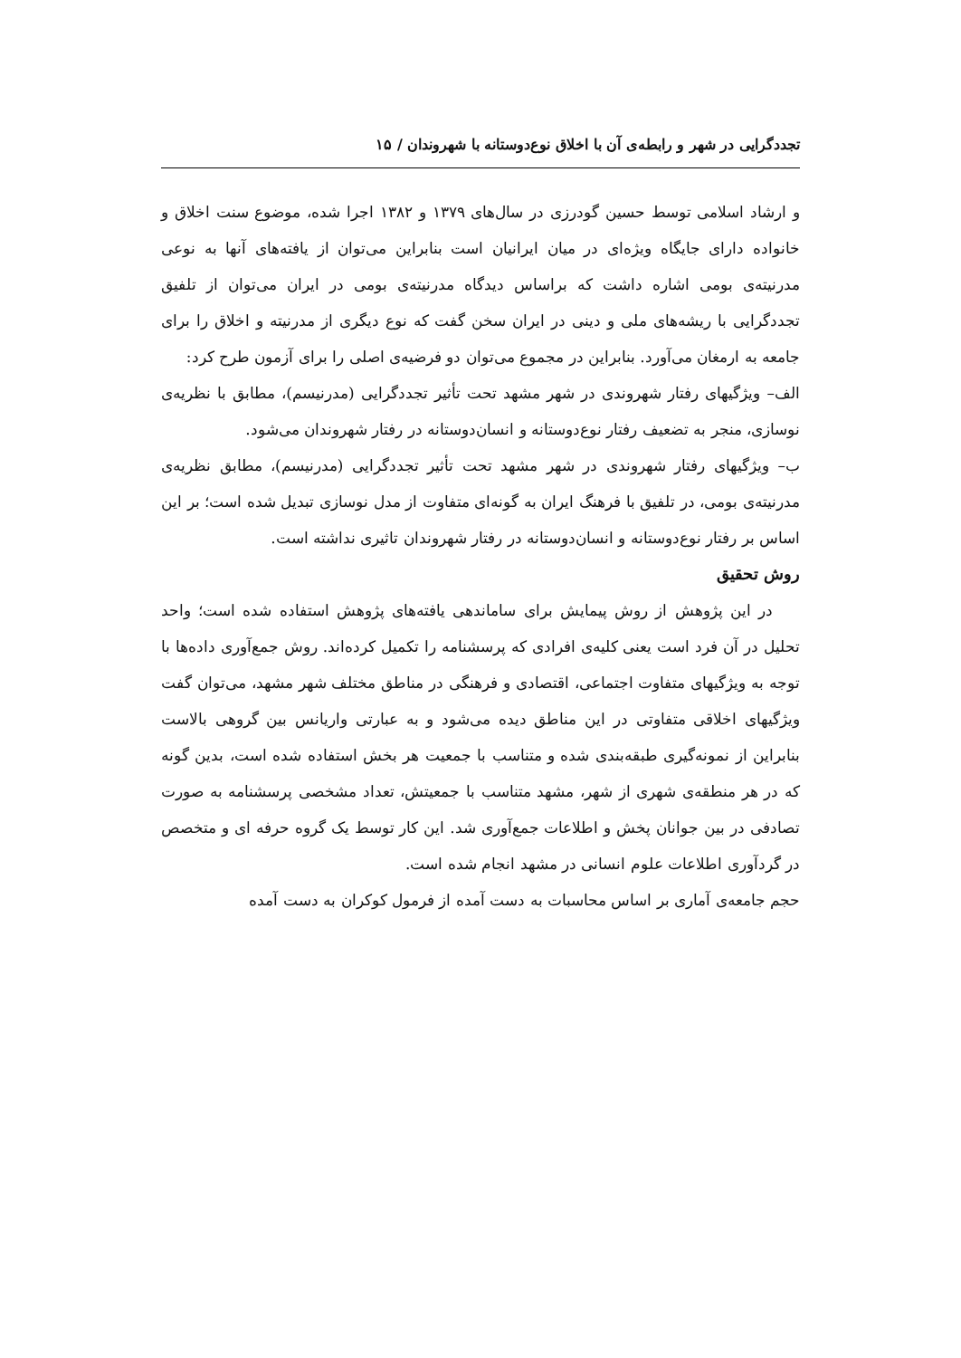تجددگرایی در شهر و رابطه‌ی آن با اخلاق نوع‌دوستانه با شهروندان / ۱۵
و ارشاد اسلامی توسط حسین گودرزی در سال‌های ۱۳۷۹ و ۱۳۸۲ اجرا شده، موضوع سنت اخلاق و خانواده دارای جایگاه ویژه‌ای در میان ایرانیان است بنابراین می‌توان از یافته‌های آنها به نوعی مدرنیته‌ی بومی اشاره داشت که براساس دیدگاه مدرنیته‌ی بومی در ایران می‌توان از تلفیق تجددگرایی با ریشه‌های ملی و دینی در ایران سخن گفت که نوع دیگری از مدرنیته و اخلاق را برای جامعه به ارمغان می‌آورد. بنابراین در مجموع می‌توان دو فرضیه‌ی اصلی را برای آزمون طرح کرد:
الف– ویژگیهای رفتار شهروندی در شهر مشهد تحت تأثیر تجددگرایی (مدرنیسم)، مطابق با نظریه‌ی نوسازی، منجر به تضعیف رفتار نوع‌دوستانه و انسان‌دوستانه در رفتار شهروندان می‌شود.
ب– ویژگیهای رفتار شهروندی در شهر مشهد تحت تأثیر تجددگرایی (مدرنیسم)، مطابق نظریه‌ی مدرنیته‌ی بومی، در تلفیق با فرهنگ ایران به گونه‌ای متفاوت از مدل نوسازی تبدیل شده است؛ بر این اساس بر رفتار نوع‌دوستانه و انسان‌دوستانه در رفتار شهروندان تاثیری نداشته است.
روش تحقیق
در این پژوهش از روش پیمایش برای ساماندهی یافته‌های پژوهش استفاده شده است؛ واحد تحلیل در آن فرد است یعنی کلیه‌ی افرادی که پرسشنامه را تکمیل کرده‌اند. روش جمع‌آوری داده‌ها با توجه به ویژگیهای متفاوت اجتماعی، اقتصادی و فرهنگی در مناطق مختلف شهر مشهد، می‌توان گفت ویژگیهای اخلاقی متفاوتی در این مناطق دیده می‌شود و به عبارتی واریانس بین گروهی بالاست بنابراین از نمونه‌گیری طبقه‌بندی شده و متناسب با جمعیت هر بخش استفاده شده است، بدین گونه که در هر منطقه‌ی شهری از شهر، مشهد متناسب با جمعیتش، تعداد مشخصی پرسشنامه به صورت تصادفی در بین جوانان پخش و اطلاعات جمع‌آوری شد. این کار توسط یک گروه حرفه ای و متخصص در گردآوری اطلاعات علوم انسانی در مشهد انجام شده است.
حجم جامعه‌ی آماری بر اساس محاسبات به دست آمده از فرمول کوکران به دست آمده